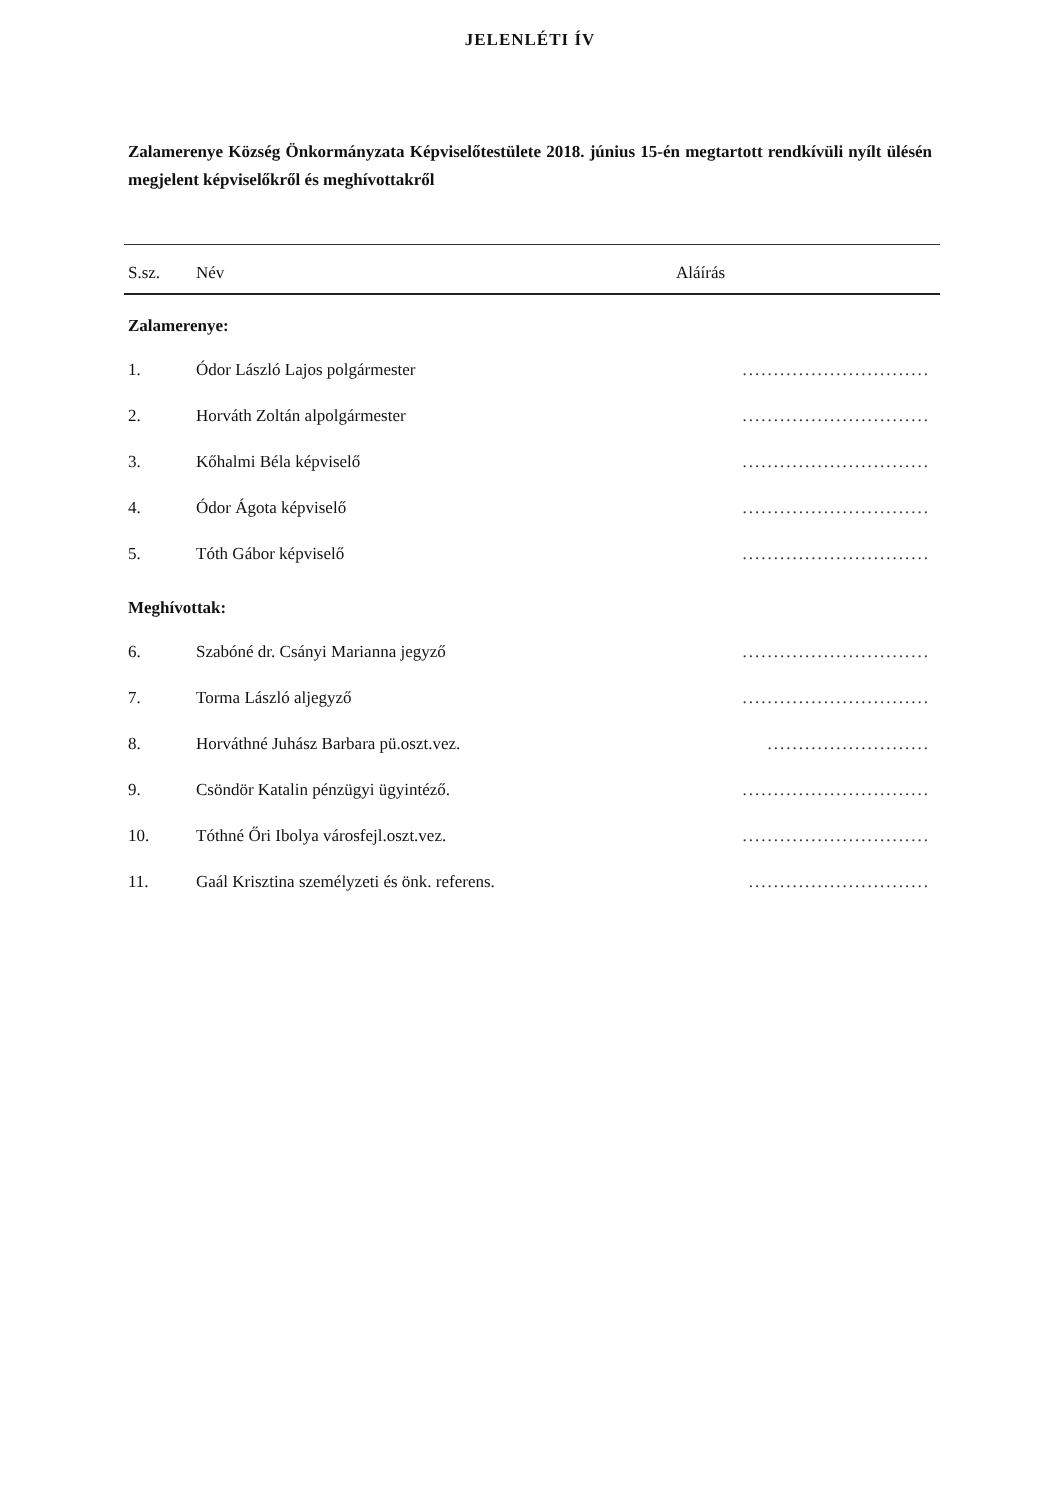JELENLÉTI ÍV
Zalamerenye Község Önkormányzata Képviselőtestülete 2018. június 15-én megtartott rendkívüli nyílt ülésén megjelent képviselőkről és meghívottakről
| S.sz. | Név | Aláírás |
| --- | --- | --- |
| Zalamerenye: | | |
| 1. | Ódor László Lajos polgármester | .............................. |
| 2. | Horváth Zoltán alpolgármester | .............................. |
| 3. | Kőhalmi Béla képviselő | .............................. |
| 4. | Ódor Ágota képviselő | .............................. |
| 5. | Tóth Gábor képviselő | .............................. |
| Meghívottak: | | |
| 6. | Szabóné dr. Csányi Marianna jegyző | .............................. |
| 7. | Torma László aljegyző | .............................. |
| 8. | Horváthné Juhász Barbara pü.oszt.vez. | .......................... |
| 9. | Csöndör Katalin pénzügyi ügyintéző. | .............................. |
| 10. | Tóthné Őri Ibolya városfejl.oszt.vez. | .............................. |
| 11. | Gaál Krisztina személyzeti és önk. referens. | ............................. |